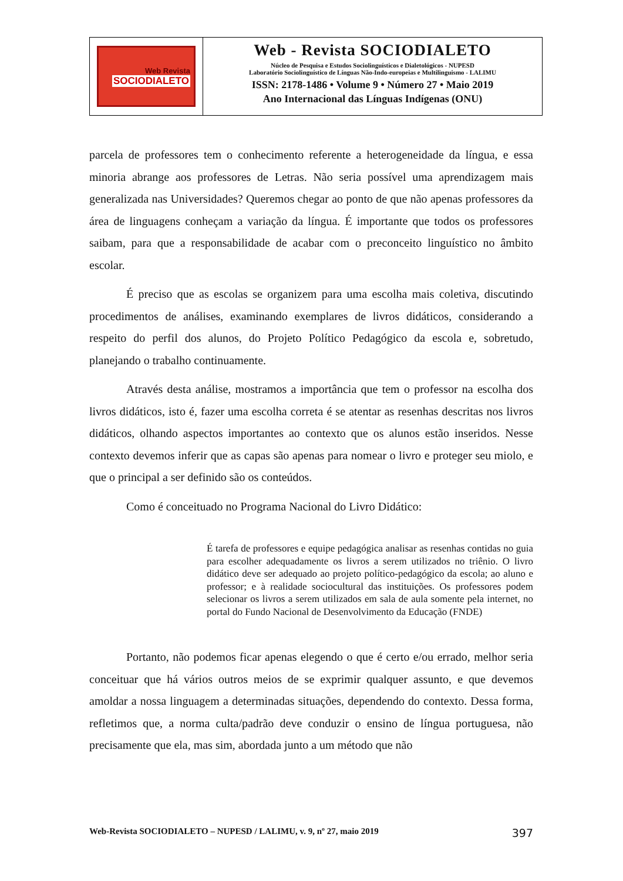Web Revista
SOCIODIALETO
Web - Revista SOCIODIALETO
Núcleo de Pesquisa e Estudos Sociolinguísticos e Dialetológicos - NUPESD
Laboratório Sociolinguístico de Línguas Não-Indo-europeias e Multilinguismo - LALIMU
ISSN: 2178-1486 • Volume 9 • Número 27 • Maio 2019
Ano Internacional das Línguas Indígenas (ONU)
parcela de professores tem o conhecimento referente a heterogeneidade da língua, e essa minoria abrange aos professores de Letras. Não seria possível uma aprendizagem mais generalizada nas Universidades? Queremos chegar ao ponto de que não apenas professores da área de linguagens conheçam a variação da língua. É importante que todos os professores saibam, para que a responsabilidade de acabar com o preconceito linguístico no âmbito escolar.
É preciso que as escolas se organizem para uma escolha mais coletiva, discutindo procedimentos de análises, examinando exemplares de livros didáticos, considerando a respeito do perfil dos alunos, do Projeto Político Pedagógico da escola e, sobretudo, planejando o trabalho continuamente.
Através desta análise, mostramos a importância que tem o professor na escolha dos livros didáticos, isto é, fazer uma escolha correta é se atentar as resenhas descritas nos livros didáticos, olhando aspectos importantes ao contexto que os alunos estão inseridos. Nesse contexto devemos inferir que as capas são apenas para nomear o livro e proteger seu miolo, e que o principal a ser definido são os conteúdos.
Como é conceituado no Programa Nacional do Livro Didático:
É tarefa de professores e equipe pedagógica analisar as resenhas contidas no guia para escolher adequadamente os livros a serem utilizados no triênio. O livro didático deve ser adequado ao projeto político-pedagógico da escola; ao aluno e professor; e à realidade sociocultural das instituições. Os professores podem selecionar os livros a serem utilizados em sala de aula somente pela internet, no portal do Fundo Nacional de Desenvolvimento da Educação (FNDE)
Portanto, não podemos ficar apenas elegendo o que é certo e/ou errado, melhor seria conceituar que há vários outros meios de se exprimir qualquer assunto, e que devemos amoldar a nossa linguagem a determinadas situações, dependendo do contexto. Dessa forma, refletimos que, a norma culta/padrão deve conduzir o ensino de língua portuguesa, não precisamente que ela, mas sim, abordada junto a um método que não
Web-Revista SOCIODIALETO – NUPESD / LALIMU, v. 9, nº 27, maio 2019 397